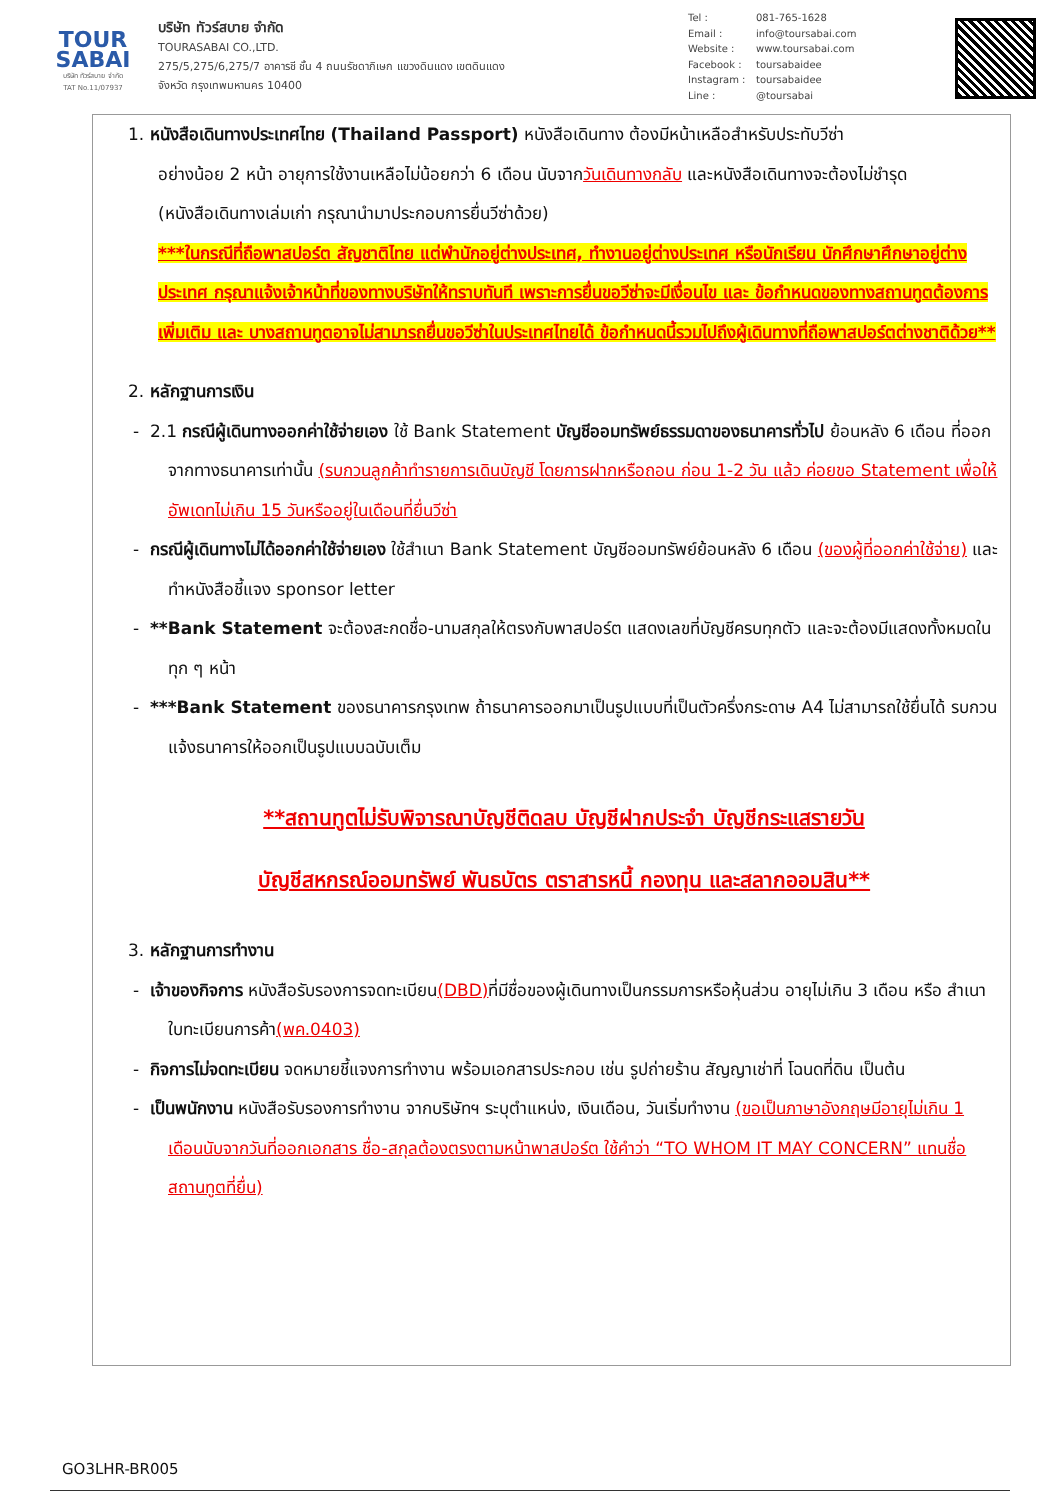TOUR
SABAI
บริษัท ทัวร์สบาย จำกัด
TAT No.11/07937
บริษัท ทัวร์สบาย จำกัด
TOURASABAI CO.,LTD.
275/5,275/6,275/7 อาคารชี ชั้น 4 ถนนรัชดาภิเษก แขวงดินแดง เขตดินแดง
จังหวัด กรุงเทพมหานคร 10400
Tel : 081-765-1628
Email : info@toursabai.com
Website : www.toursabai.com
Facebook : toursabaidee
Instagram : toursabaidee
Line : @toursabai
1. หนังสือเดินทางประเทศไทย (Thailand Passport) หนังสือเดินทาง ต้องมีหน้าเหลือสำหรับประทับวีซ่า
อย่างน้อย 2 หน้า อายุการใช้งานเหลือไม่น้อยกว่า 6 เดือน นับจากวันเดินทางกลับ และหนังสือเดินทางจะต้องไม่ชำรุด (หนังสือเดินทางเล่มเก่า กรุณานำมาประกอบการยื่นวีซ่าด้วย)
***ในกรณีที่ถือพาสปอร์ต สัญชาติไทย แต่พำนักอยู่ต่างประเทศ, ทำงานอยู่ต่างประเทศ หรือนักเรียน นักศึกษาศึกษาอยู่ต่างประเทศ กรุณาแจ้งเจ้าหน้าที่ของทางบริษัทให้ทราบทันที เพราะการยื่นขอวีซ่าจะมีเงื่อนไข และ ข้อกำหนดของทางสถานทูตต้องการเพิ่มเติม และ บางสถานทูตอาจไม่สามารถยื่นขอวีซ่าในประเทศไทยได้ ข้อกำหนดนี้รวมไปถึงผู้เดินทางที่ถือพาสปอร์ตต่างชาติด้วย**
2. หลักฐานการเงิน
- 2.1 กรณีผู้เดินทางออกค่าใช้จ่ายเอง ใช้ Bank Statement บัญชีออมทรัพย์ธรรมดาของธนาคารทั่วไป ย้อนหลัง 6 เดือน ที่ออกจากทางธนาคารเท่านั้น (รบกวนลูกค้าทำรายการเดินบัญชี โดยการฝากหรือถอน ก่อน 1-2 วัน แล้ว ค่อยขอ Statement เพื่อให้อัพเดทไม่เกิน 15 วันหรืออยู่ในเดือนที่ยื่นวีซ่า
- กรณีผู้เดินทางไม่ได้ออกค่าใช้จ่ายเอง ใช้สำเนา Bank Statement บัญชีออมทรัพย์ย้อนหลัง 6 เดือน (ของผู้ที่ออกค่าใช้จ่าย) และทำหนังสือชี้แจง sponsor letter
- **Bank Statement จะต้องสะกดชื่อ-นามสกุลให้ตรงกับพาสปอร์ต แสดงเลขที่บัญชีครบทุกตัว และจะต้องมีแสดงทั้งหมดในทุก ๆ หน้า
- ***Bank Statement ของธนาคารกรุงเทพ ถ้าธนาคารออกมาเป็นรูปแบบที่เป็นตัวครึ่งกระดาษ A4 ไม่สามารถใช้ยื่นได้ รบกวนแจ้งธนาคารให้ออกเป็นรูปแบบฉบับเต็ม
**สถานทูตไม่รับพิจารณาบัญชีติดลบ บัญชีฝากประจำ บัญชีกระแสรายวัน
บัญชีสหกรณ์ออมทรัพย์ พันธบัตร ตราสารหนี้ กองทุน และสลากออมสิน**
3. หลักฐานการทำงาน
- เจ้าของกิจการ หนังสือรับรองการจดทะเบียน(DBD) ที่มีชื่อของผู้เดินทางเป็นกรรมการหรือหุ้นส่วน อายุไม่เกิน 3 เดือน หรือ สำเนาใบทะเบียนการค้า(พค.0403)
- กิจการไม่จดทะเบียน จดหมายชี้แจงการทำงาน พร้อมเอกสารประกอบ เช่น รูปถ่ายร้าน สัญญาเช่าที่ โฉนดที่ดิน เป็นต้น
- เป็นพนักงาน หนังสือรับรองการทำงาน จากบริษัทฯ ระบุตำแหน่ง, เงินเดือน, วันเริ่มทำงาน (ขอเป็นภาษาอังกฤษมีอายุไม่เกิน 1 เดือนนับจากวันที่ออกเอกสาร ชื่อ-สกุลต้องตรงตามหน้าพาสปอร์ต ใช้คำว่า “TO WHOM IT MAY CONCERN” แทนชื่อสถานทูตที่ยื่น)
GO3LHR-BR005